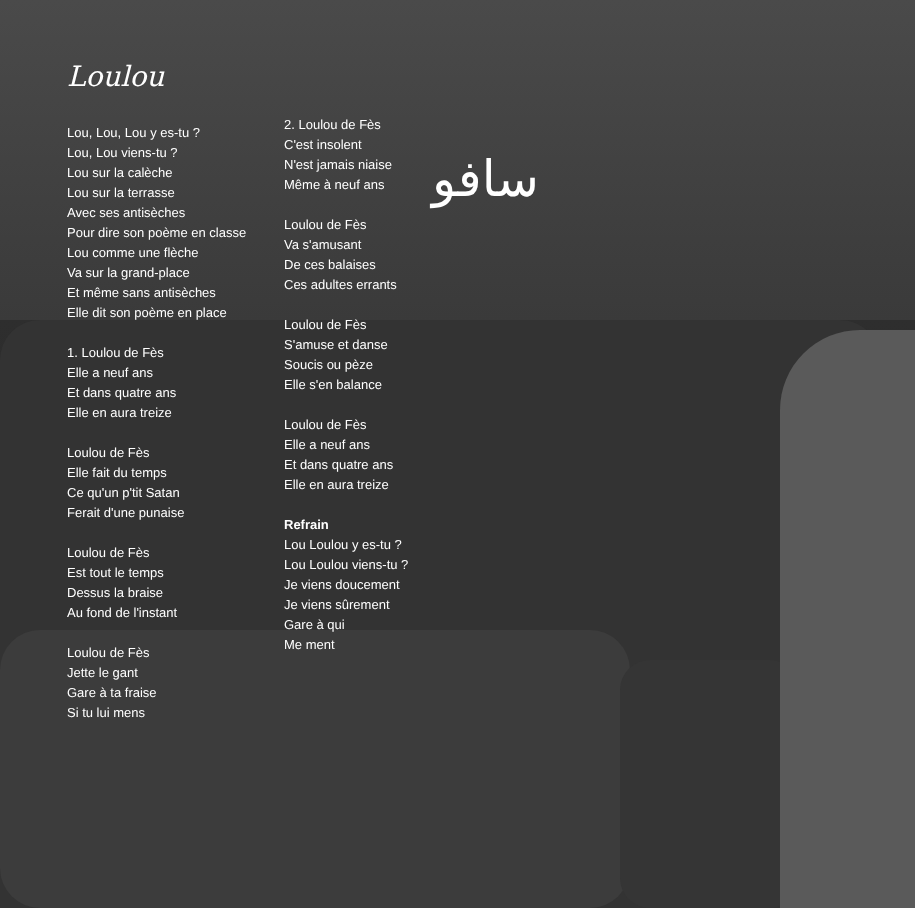سافو
Loulou
Lou, Lou, Lou y es-tu ?
Lou, Lou viens-tu ?
Lou sur la calèche
Lou sur la terrasse
Avec ses antisèches
Pour dire son poème en classe
Lou comme une flèche
Va sur la grand-place
Et même sans antisèches
Elle dit son poème en place
1. Loulou de Fès
Elle a neuf ans
Et dans quatre ans
Elle en aura treize
Loulou de Fès
Elle fait du temps
Ce qu'un p'tit Satan
Ferait d'une punaise
Loulou de Fès
Est tout le temps
Dessus la braise
Au fond de l'instant
Loulou de Fès
Jette le gant
Gare à ta fraise
Si tu lui mens
2. Loulou de Fès
C'est insolent
N'est jamais niaise
Même à neuf ans
Loulou de Fès
Va s'amusant
De ces balaises
Ces adultes errants
Loulou de Fès
S'amuse et danse
Soucis ou pèze
Elle s'en balance
Loulou de Fès
Elle a neuf ans
Et dans quatre ans
Elle en aura treize
Refrain
Lou Loulou y es-tu ?
Lou Loulou viens-tu ?
Je viens doucement
Je viens sûrement
Gare à qui
Me ment